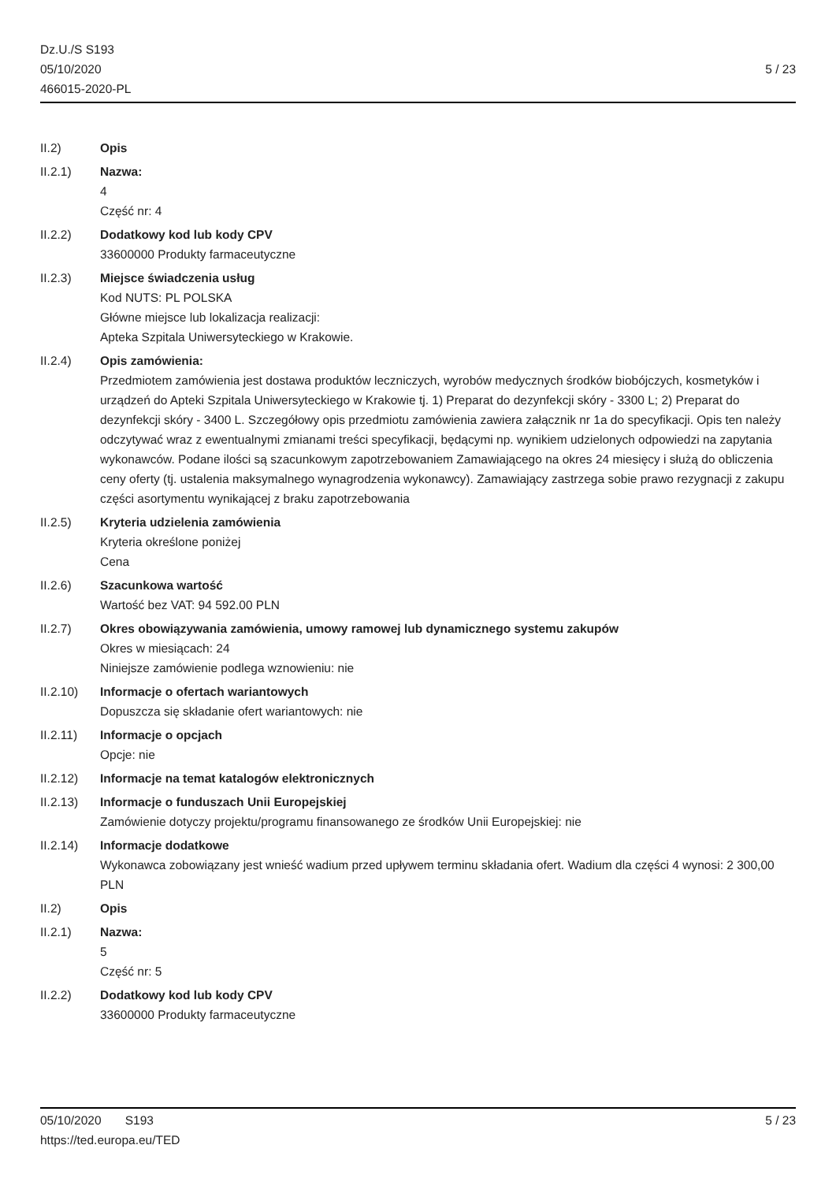Dz.U./S S193
05/10/2020
466015-2020-PL
5 / 23
II.2) Opis
II.2.1) Nazwa:
4
Część nr: 4
II.2.2) Dodatkowy kod lub kody CPV
33600000 Produkty farmaceutyczne
II.2.3) Miejsce świadczenia usług
Kod NUTS: PL POLSKA
Główne miejsce lub lokalizacja realizacji:
Apteka Szpitala Uniwersyteckiego w Krakowie.
II.2.4) Opis zamówienia:
Przedmiotem zamówienia jest dostawa produktów leczniczych, wyrobów medycznych środków biobójczych, kosmetyków i urządzeń do Apteki Szpitala Uniwersyteckiego w Krakowie tj. 1) Preparat do dezynfekcji skóry - 3300 L; 2) Preparat do dezynfekcji skóry - 3400 L. Szczegółowy opis przedmiotu zamówienia zawiera załącznik nr 1a do specyfikacji. Opis ten należy odczytywać wraz z ewentualnymi zmianami treści specyfikacji, będącymi np. wynikiem udzielonych odpowiedzi na zapytania wykonawców. Podane ilości są szacunkowym zapotrzebowaniem Zamawiającego na okres 24 miesięcy i służą do obliczenia ceny oferty (tj. ustalenia maksymalnego wynagrodzenia wykonawcy). Zamawiający zastrzega sobie prawo rezygnacji z zakupu części asortymentu wynikającej z braku zapotrzebowania
II.2.5) Kryteria udzielenia zamówienia
Kryteria określone poniżej
Cena
II.2.6) Szacunkowa wartość
Wartość bez VAT: 94 592.00 PLN
II.2.7) Okres obowiązywania zamówienia, umowy ramowej lub dynamicznego systemu zakupów
Okres w miesiącach: 24
Niniejsze zamówienie podlega wznowieniu: nie
II.2.10) Informacje o ofertach wariantowych
Dopuszcza się składanie ofert wariantowych: nie
II.2.11) Informacje o opcjach
Opcje: nie
II.2.12) Informacje na temat katalogów elektronicznych
II.2.13) Informacje o funduszach Unii Europejskiej
Zamówienie dotyczy projektu/programu finansowanego ze środków Unii Europejskiej: nie
II.2.14) Informacje dodatkowe
Wykonawca zobowiązany jest wnieść wadium przed upływem terminu składania ofert. Wadium dla części 4 wynosi: 2 300,00 PLN
II.2) Opis
II.2.1) Nazwa:
5
Część nr: 5
II.2.2) Dodatkowy kod lub kody CPV
33600000 Produkty farmaceutyczne
05/10/2020 S193 5 / 23
https://ted.europa.eu/TED